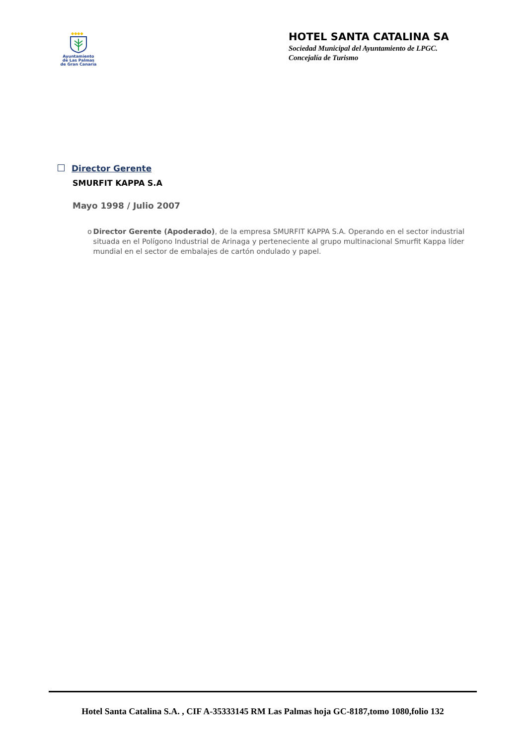◆◆◆◆
Ayuntamiento
de Las Palmas
de Gran Canaria
HOTEL SANTA CATALINA SA
Sociedad Municipal del Ayuntamiento de LPGC.
Concejalía de Turismo
Director Gerente
SMURFIT KAPPA S.A
Mayo 1998 / Julio 2007
o Director Gerente (Apoderado), de la empresa SMURFIT KAPPA S.A. Operando en el sector industrial situada en el Polígono Industrial de Arinaga y perteneciente al grupo multinacional Smurfit Kappa líder mundial en el sector de embalajes de cartón ondulado y papel.
Hotel Santa Catalina S.A. , CIF A-35333145 RM Las Palmas hoja GC-8187,tomo 1080,folio 132